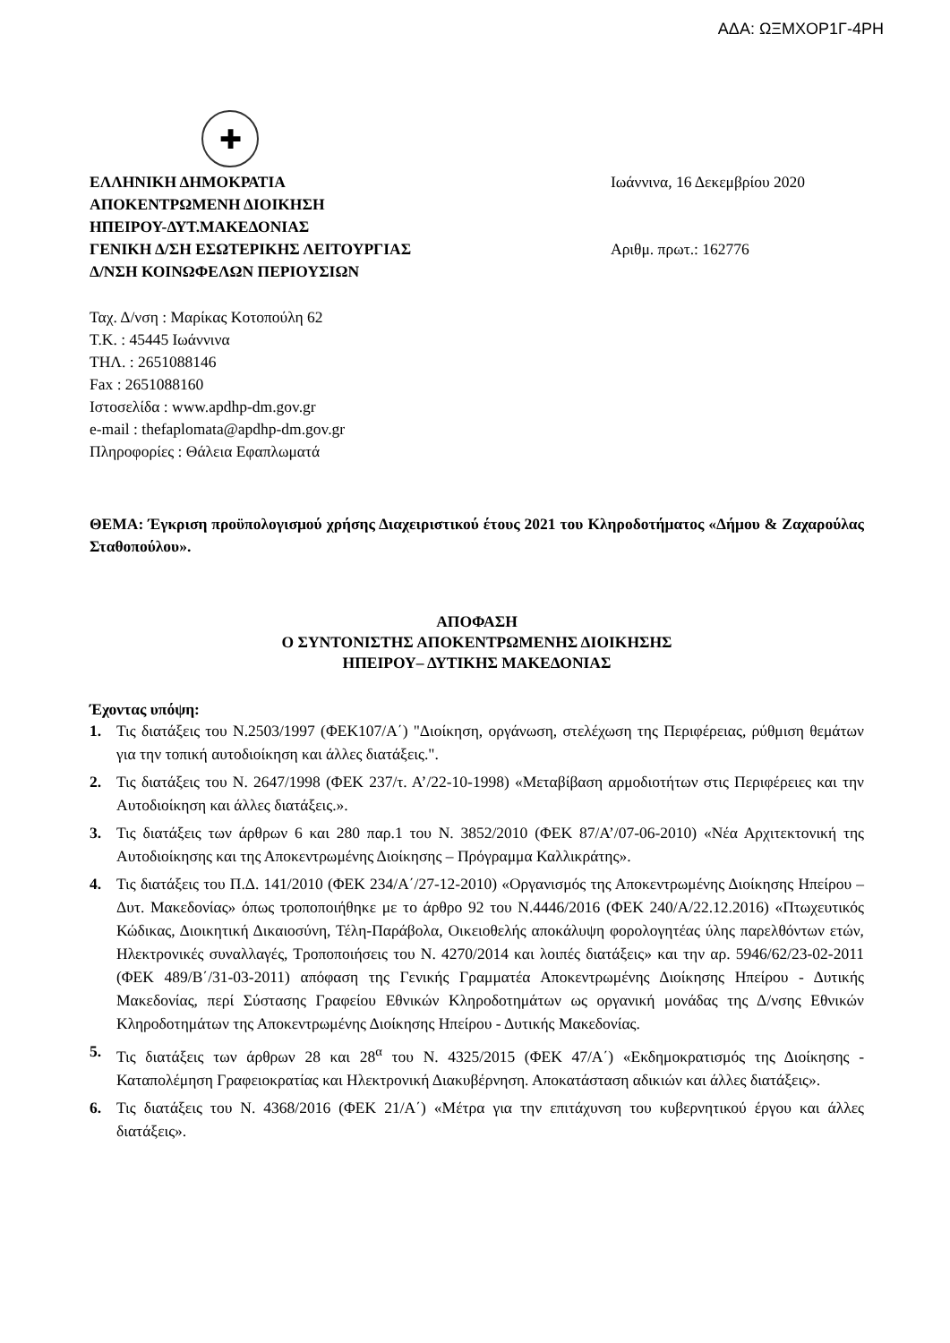ΑΔΑ: ΩΞΜΧΟΡ1Γ-4ΡΗ
✚
ΕΛΛΗΝΙΚΗ ΔΗΜΟΚΡΑΤΙΑ
ΑΠΟΚΕΝΤΡΩΜΕΝΗ ΔΙΟΙΚΗΣΗ
ΗΠΕΙΡΟΥ-ΔΥΤ.ΜΑΚΕΔΟΝΙΑΣ
ΓΕΝΙΚΗ Δ/ΣΗ ΕΣΩΤΕΡΙΚΗΣ ΛΕΙΤΟΥΡΓΙΑΣ
Δ/ΝΣΗ ΚΟΙΝΩΦΕΛΩΝ ΠΕΡΙΟΥΣΙΩΝ
Ιωάννινα, 16 Δεκεμβρίου 2020
Αριθμ. πρωτ.: 162776
Ταχ. Δ/νση : Μαρίκας Κοτοπούλη 62
Τ.Κ. : 45445 Ιωάννινα
ΤΗΛ. : 2651088146
Fax : 2651088160
Ιστοσελίδα : www.apdhp-dm.gov.gr
e-mail : thefaplomata@apdhp-dm.gov.gr
Πληροφορίες : Θάλεια Εφαπλωματά
ΘΕΜΑ: Έγκριση προϋπολογισμού χρήσης Διαχειριστικού έτους 2021 του Κληροδοτήματος «Δήμου & Ζαχαρούλας Σταθοπούλου».
ΑΠΟΦΑΣΗ
Ο ΣΥΝΤΟΝΙΣΤΗΣ ΑΠΟΚΕΝΤΡΩΜΕΝΗΣ ΔΙΟΙΚΗΣΗΣ
ΗΠΕΙΡΟΥ– ΔΥΤΙΚΗΣ ΜΑΚΕΔΟΝΙΑΣ
Έχοντας υπόψη:
1. Τις διατάξεις του Ν.2503/1997 (ΦΕΚ107/Α΄) "Διοίκηση, οργάνωση, στελέχωση της Περιφέρειας, ρύθμιση θεμάτων για την τοπική αυτοδιοίκηση και άλλες διατάξεις.".
2. Τις διατάξεις του Ν. 2647/1998 (ΦΕΚ 237/τ. Α’/22-10-1998) «Μεταβίβαση αρμοδιοτήτων στις Περιφέρειες και την Αυτοδιοίκηση και άλλες διατάξεις.».
3. Τις διατάξεις των άρθρων 6 και 280 παρ.1 του Ν. 3852/2010 (ΦΕΚ 87/Α’/07-06-2010) «Νέα Αρχιτεκτονική της Αυτοδιοίκησης και της Αποκεντρωμένης Διοίκησης – Πρόγραμμα Καλλικράτης».
4. Τις διατάξεις του Π.Δ. 141/2010 (ΦΕΚ 234/Α΄/27-12-2010) «Οργανισμός της Αποκεντρωμένης Διοίκησης Ηπείρου – Δυτ. Μακεδονίας» όπως τροποποιήθηκε με το άρθρο 92 του Ν.4446/2016 (ΦΕΚ 240/Α/22.12.2016) «Πτωχευτικός Κώδικας, Διοικητική Δικαιοσύνη, Τέλη-Παράβολα, Οικειοθελής αποκάλυψη φορολογητέας ύλης παρελθόντων ετών, Ηλεκτρονικές συναλλαγές, Τροποποιήσεις του Ν. 4270/2014 και λοιπές διατάξεις» και την αρ. 5946/62/23-02-2011 (ΦΕΚ 489/Β΄/31-03-2011) απόφαση της Γενικής Γραμματέα Αποκεντρωμένης Διοίκησης Ηπείρου - Δυτικής Μακεδονίας, περί Σύστασης Γραφείου Εθνικών Κληροδοτημάτων ως οργανική μονάδας της Δ/νσης Εθνικών Κληροδοτημάτων της Αποκεντρωμένης Διοίκησης Ηπείρου - Δυτικής Μακεδονίας.
5. Τις διατάξεις των άρθρων 28 και 28<sup>α</sup> του Ν. 4325/2015 (ΦΕΚ 47/Α΄) «Εκδημοκρατισμός της Διοίκησης - Καταπολέμηση Γραφειοκρατίας και Ηλεκτρονική Διακυβέρνηση. Αποκατάσταση αδικιών και άλλες διατάξεις».
6. Τις διατάξεις του Ν. 4368/2016 (ΦΕΚ 21/Α΄) «Μέτρα για την επιτάχυνση του κυβερνητικού έργου και άλλες διατάξεις».